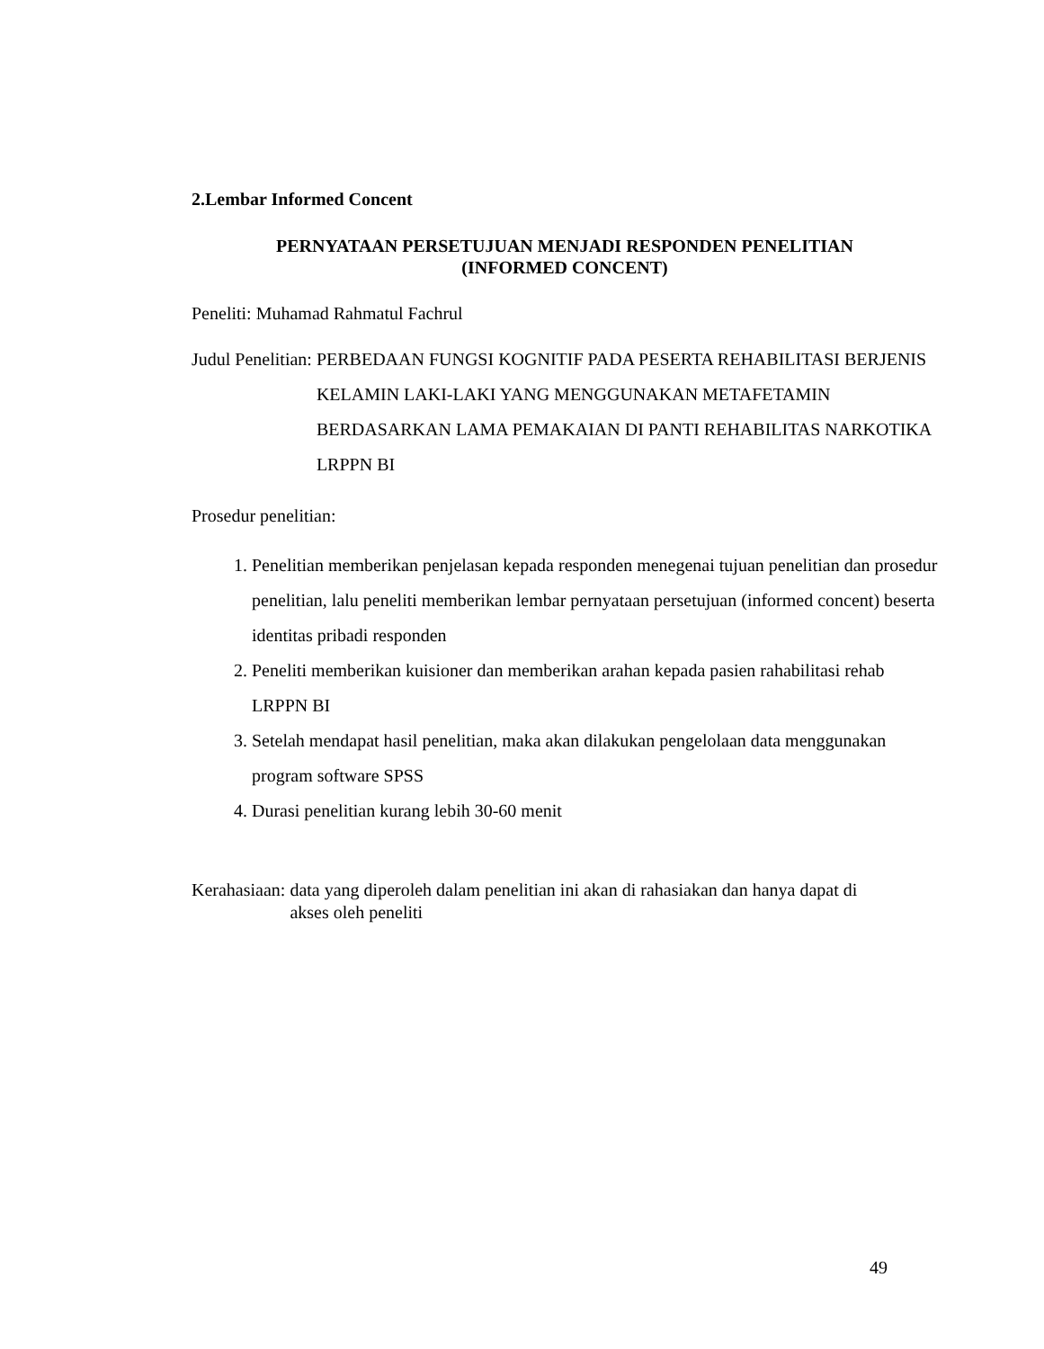2.Lembar Informed Concent
PERNYATAAN PERSETUJUAN MENJADI RESPONDEN PENELITIAN
(INFORMED CONCENT)
Peneliti: Muhamad Rahmatul Fachrul
Judul Penelitian: PERBEDAAN FUNGSI KOGNITIF PADA PESERTA REHABILITASI BERJENIS KELAMIN LAKI-LAKI YANG MENGGUNAKAN METAFETAMIN BERDASARKAN LAMA PEMAKAIAN DI PANTI REHABILITAS NARKOTIKA LRPPN BI
Prosedur penelitian:
1. Penelitian memberikan penjelasan kepada responden menegenai tujuan penelitian dan prosedur penelitian, lalu peneliti memberikan lembar pernyataan persetujuan (informed concent) beserta identitas pribadi responden
2. Peneliti memberikan kuisioner dan memberikan arahan kepada pasien rahabilitasi rehab LRPPN BI
3. Setelah mendapat hasil penelitian, maka akan dilakukan pengelolaan data menggunakan program software SPSS
4. Durasi penelitian kurang lebih 30-60 menit
Kerahasiaan: data yang diperoleh dalam penelitian ini akan di rahasiakan dan hanya dapat di akses oleh peneliti
49